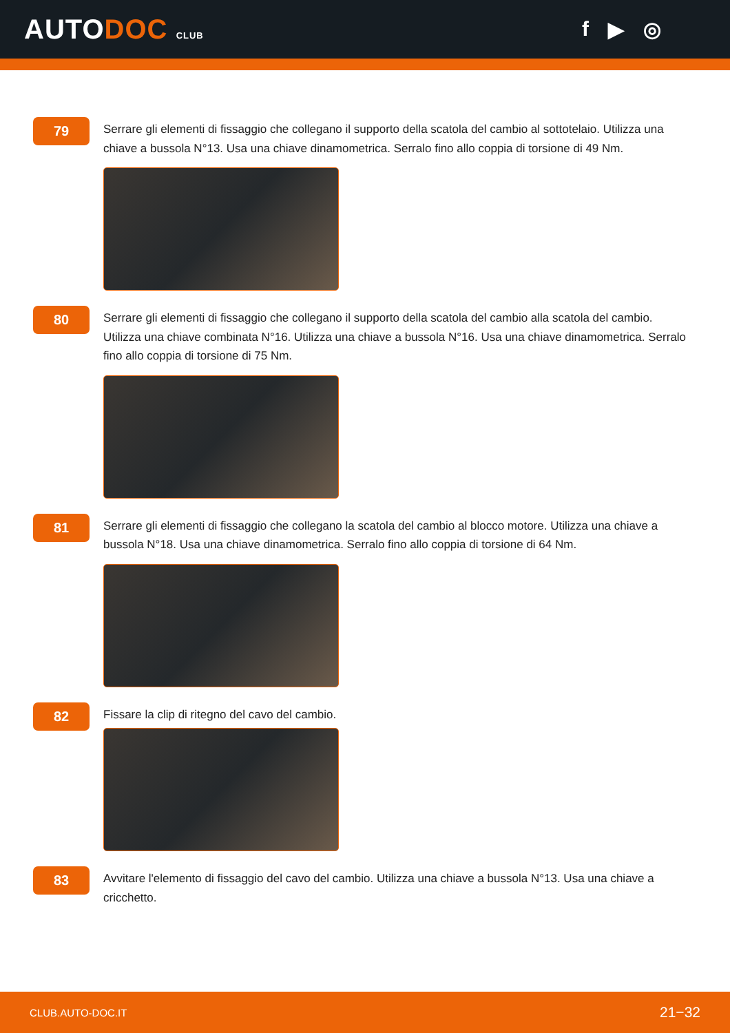AUTODOC CLUB
f ▶ ◎
79
Serrare gli elementi di fissaggio che collegano il supporto della scatola del cambio al sottotelaio. Utilizza una chiave a bussola N°13. Usa una chiave dinamometrica. Serralo fino allo coppia di torsione di 49 Nm.
80
Serrare gli elementi di fissaggio che collegano il supporto della scatola del cambio alla scatola del cambio. Utilizza una chiave combinata N°16. Utilizza una chiave a bussola N°16. Usa una chiave dinamometrica. Serralo fino allo coppia di torsione di 75 Nm.
81
Serrare gli elementi di fissaggio che collegano la scatola del cambio al blocco motore. Utilizza una chiave a bussola N°18. Usa una chiave dinamometrica. Serralo fino allo coppia di torsione di 64 Nm.
82
Fissare la clip di ritegno del cavo del cambio.
83
Avvitare l'elemento di fissaggio del cavo del cambio. Utilizza una chiave a bussola N°13. Usa una chiave a cricchetto.
CLUB.AUTO-DOC.IT 21−32